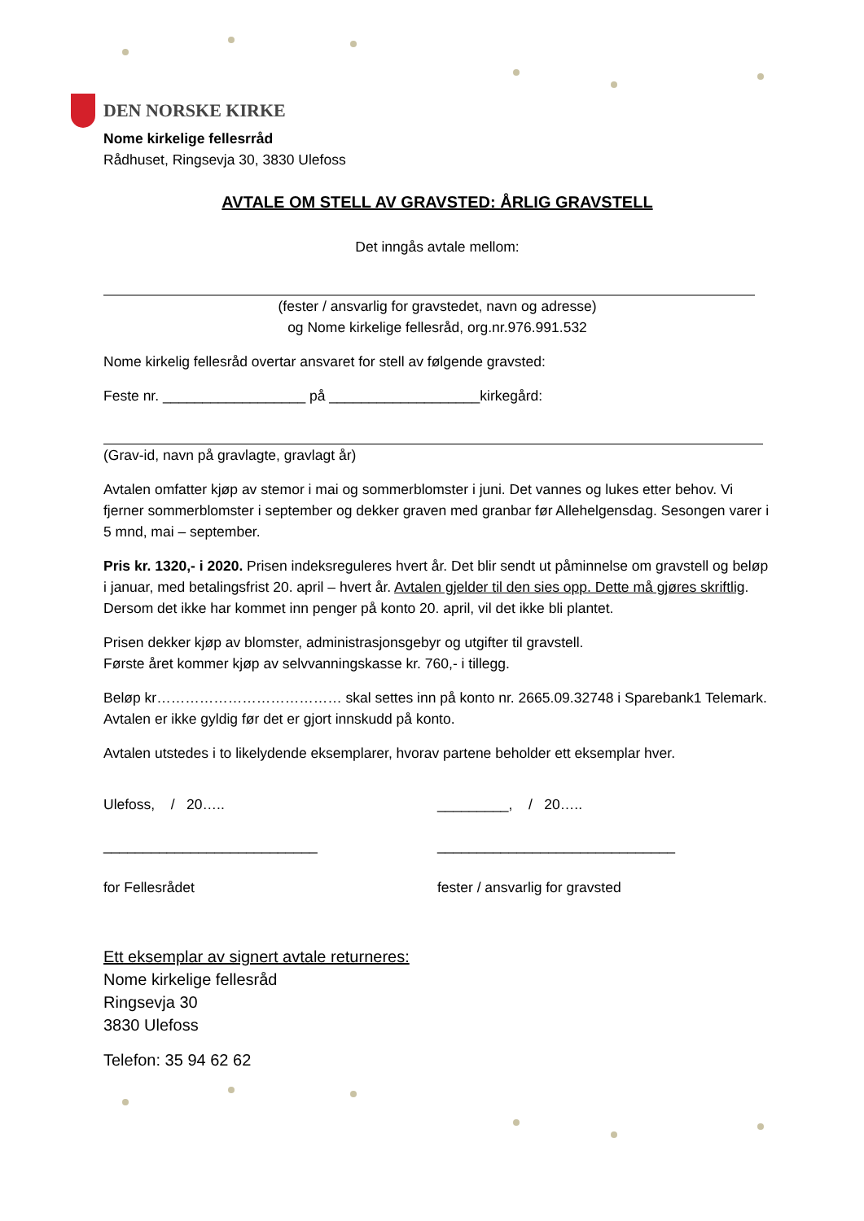DEN NORSKE KIRKE
Nome kirkelige fellesrråd
Rådhuset, Ringsevja 30, 3830 Ulefoss
AVTALE OM STELL AV GRAVSTED: ÅRLIG GRAVSTELL
Det inngås avtale mellom:
(fester / ansvarlig for gravstedet, navn og adresse)
og Nome kirkelige fellesråd, org.nr.976.991.532
Nome kirkelig fellesråd overtar ansvaret for stell av følgende gravsted:
Feste nr. __________________ på ___________________kirkegård:
(Grav-id, navn på gravlagte, gravlagt år)
Avtalen omfatter kjøp av stemor i mai og sommerblomster i juni. Det vannes og lukes etter behov. Vi fjerner sommerblomster i september og dekker graven med granbar før Allehelgensdag. Sesongen varer i 5 mnd, mai – september.
Pris kr. 1320,- i 2020. Prisen indeksreguleres hvert år. Det blir sendt ut påminnelse om gravstell og beløp i januar, med betalingsfrist 20. april – hvert år. Avtalen gjelder til den sies opp. Dette må gjøres skriftlig. Dersom det ikke har kommet inn penger på konto 20. april, vil det ikke bli plantet.
Prisen dekker kjøp av blomster, administrasjonsgebyr og utgifter til gravstell.
Første året kommer kjøp av selvvanningskasse kr. 760,- i tillegg.
Beløp kr………………………………… skal settes inn på konto nr. 2665.09.32748 i Sparebank1 Telemark. Avtalen er ikke gyldig før det er gjort innskudd på konto.
Avtalen utstedes i to likelydende eksemplarer, hvorav partene beholder ett eksemplar hver.
Ulefoss, / 20….. _________, / 20…..
___________________________ ______________________________
for Fellesrådet fester / ansvarlig for gravsted
Ett eksemplar av signert avtale returneres:
Nome kirkelige fellesråd
Ringsevja 30
3830 Ulefoss
Telefon: 35 94 62 62